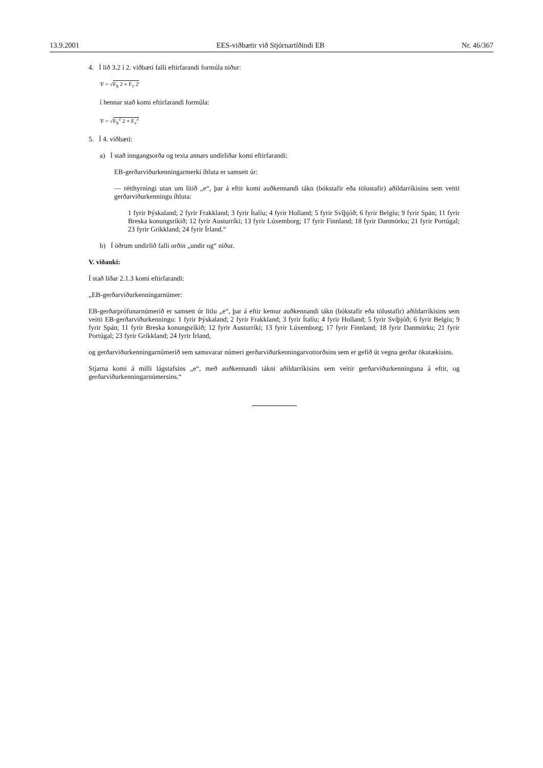13.9.2001 EES-viðbætir við Stjórnartíðindi EB Nr. 46/367
4. Í lið 3.2 í 2. viðbæti falli eftirfarandi formúla niður:
'F = √F<sub>h</sub> 2 + F<sub>v</sub> 2'
í hennar stað komi eftirfarandi formúla:
'F = √F<sub>h</sub><sup>2</sup> 2 + F<sub>v</sub><sup>2</sup>
5. Í 4. viðbæti:
a) Í stað inngangsorða og texta annars undirliðar komi eftirfarandi:
EB-gerðarviðurkenningarmerki íhluta er samsett úr:
— rétthyrningi utan um lítið „e“, þar á eftir komi auðkennandi tákn (bókstafir eða tölustafir) aðildarríkisins sem veitti gerðarviðurkenningu íhluta:
1 fyrir Þýskaland; 2 fyrir Frakkland; 3 fyrir Ítalíu; 4 fyrir Holland; 5 fyrir Svíþjóð; 6 fyrir Belgíu; 9 fyrir Spán; 11 fyrir Breska konungsríkið; 12 fyrir Austurríki; 13 fyrir Lúxemborg; 17 fyrir Finnland; 18 fyrir Danmörku; 21 fyrir Portúgal; 23 fyrir Grikkland; 24 fyrir Írland.“
b) Í öðrum undirlið falli orðin „undir og“ niður.
V. viðauki:
Í stað liðar 2.1.3 komi eftirfarandi:
„EB-gerðarviðurkenningarnúmer:
EB-gerðarprófunarnúmerið er samsett úr litlu „e“, þar á eftir kemur auðkennandi tákn (bókstafir eða tölustafir) aðildarríkisins sem veitti EB-gerðarviðurkenningu: 1 fyrir Þýskaland; 2 fyrir Frakkland; 3 fyrir Ítalíu; 4 fyrir Holland; 5 fyrir Svíþjóð; 6 fyrir Belgíu; 9 fyrir Spán; 11 fyrir Breska konungsríkið; 12 fyrir Austurríki; 13 fyrir Lúxemborg; 17 fyrir Finnland; 18 fyrir Danmörku; 21 fyrir Portúgal; 23 fyrir Grikkland; 24 fyrir Írland,
og gerðarviðurkenningarnúmerið sem samsvarar númeri gerðarviðurkenningarvottorðsins sem er gefið út vegna gerðar ökutækisins.
Stjarna komi á milli lágstafsins „e“, með auðkennandi tákni aðildarríkisins sem veitir gerðarviðurkenninguna á eftir, og gerðarviðurkenningarnúmersins.“